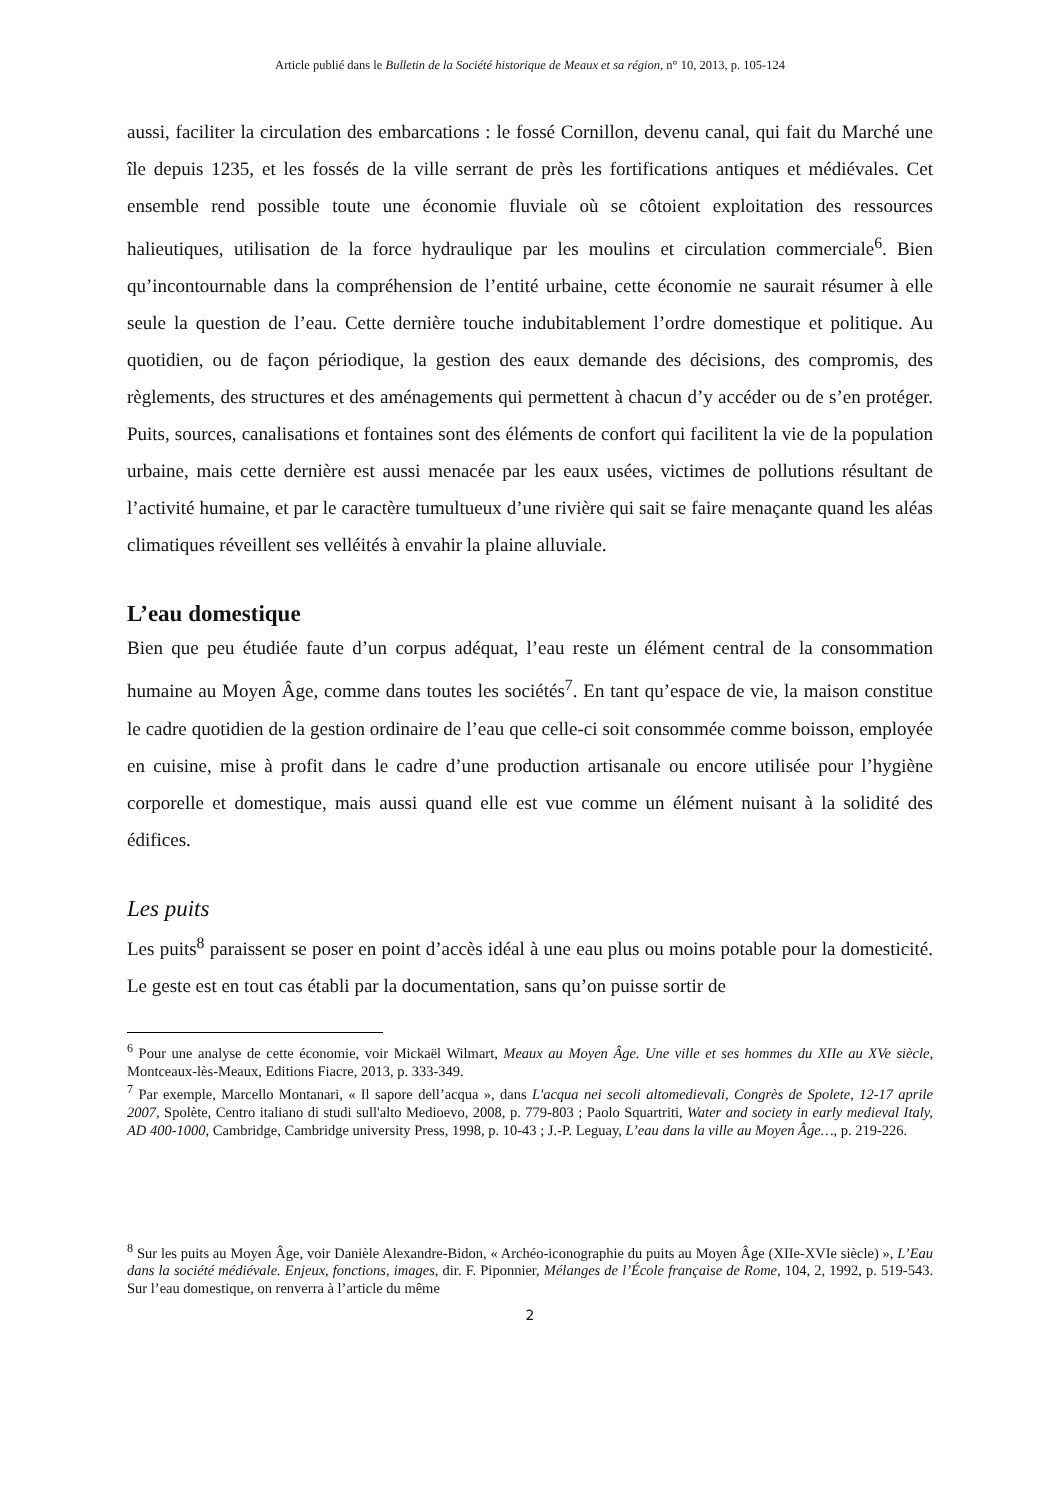Article publié dans le Bulletin de la Société historique de Meaux et sa région, n° 10, 2013, p. 105-124
aussi, faciliter la circulation des embarcations : le fossé Cornillon, devenu canal, qui fait du Marché une île depuis 1235, et les fossés de la ville serrant de près les fortifications antiques et médiévales. Cet ensemble rend possible toute une économie fluviale où se côtoient exploitation des ressources halieutiques, utilisation de la force hydraulique par les moulins et circulation commerciale<sup>6</sup>. Bien qu’incontournable dans la compréhension de l’entité urbaine, cette économie ne saurait résumer à elle seule la question de l’eau. Cette dernière touche indubitablement l’ordre domestique et politique. Au quotidien, ou de façon périodique, la gestion des eaux demande des décisions, des compromis, des règlements, des structures et des aménagements qui permettent à chacun d’y accéder ou de s’en protéger. Puits, sources, canalisations et fontaines sont des éléments de confort qui facilitent la vie de la population urbaine, mais cette dernière est aussi menacée par les eaux usées, victimes de pollutions résultant de l’activité humaine, et par le caractère tumultueux d’une rivière qui sait se faire menaçante quand les aléas climatiques réveillent ses velléités à envahir la plaine alluviale.
L’eau domestique
Bien que peu étudiée faute d’un corpus adéquat, l’eau reste un élément central de la consommation humaine au Moyen Âge, comme dans toutes les sociétés<sup>7</sup>. En tant qu’espace de vie, la maison constitue le cadre quotidien de la gestion ordinaire de l’eau que celle-ci soit consommée comme boisson, employée en cuisine, mise à profit dans le cadre d’une production artisanale ou encore utilisée pour l’hygiène corporelle et domestique, mais aussi quand elle est vue comme un élément nuisant à la solidité des édifices.
Les puits
Les puits<sup>8</sup> paraissent se poser en point d’accès idéal à une eau plus ou moins potable pour la domesticité. Le geste est en tout cas établi par la documentation, sans qu’on puisse sortir de
<sup>6</sup> Pour une analyse de cette économie, voir Mickaël Wilmart, Meaux au Moyen Âge. Une ville et ses hommes du XIIe au XVe siècle, Montceaux-lès-Meaux, Editions Fiacre, 2013, p. 333-349.
<sup>7</sup> Par exemple, Marcello Montanari, « Il sapore dell’acqua », dans L'acqua nei secoli altomedievali, Congrès de Spolete, 12-17 aprile 2007, Spolète, Centro italiano di studi sull'alto Medioevo, 2008, p. 779-803 ; Paolo Squartriti, Water and society in early medieval Italy, AD 400-1000, Cambridge, Cambridge university Press, 1998, p. 10-43 ; J.-P. Leguay, L’eau dans la ville au Moyen Âge…, p. 219-226.
<sup>8</sup> Sur les puits au Moyen Âge, voir Danièle Alexandre-Bidon, « Archéo-iconographie du puits au Moyen Âge (XIIe-XVIe siècle) », L’Eau dans la société médiévale. Enjeux, fonctions, images, dir. F. Piponnier, Mélanges de l’École française de Rome, 104, 2, 1992, p. 519-543. Sur l’eau domestique, on renverra à l’article du même
2